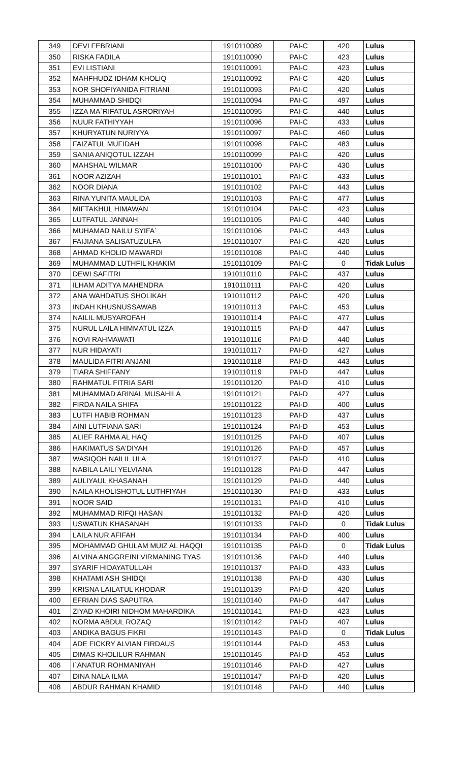| 349 | DEVI FEBRIANI | 1910110089 | PAI-C | 420 | Lulus |
| 350 | RISKA FADILA | 1910110090 | PAI-C | 423 | Lulus |
| 351 | EVI LISTIANI | 1910110091 | PAI-C | 423 | Lulus |
| 352 | MAHFHUDZ IDHAM KHOLIQ | 1910110092 | PAI-C | 420 | Lulus |
| 353 | NOR SHOFIYANIDA FITRIANI | 1910110093 | PAI-C | 420 | Lulus |
| 354 | MUHAMMAD SHIDQI | 1910110094 | PAI-C | 497 | Lulus |
| 355 | IZZA MA`RIFATUL ASRORIYAH | 1910110095 | PAI-C | 440 | Lulus |
| 356 | NUUR FATHIYYAH | 1910110096 | PAI-C | 433 | Lulus |
| 357 | KHURYATUN NURIYYA | 1910110097 | PAI-C | 460 | Lulus |
| 358 | FAIZATUL MUFIDAH | 1910110098 | PAI-C | 483 | Lulus |
| 359 | SANIA ANIQOTUL IZZAH | 1910110099 | PAI-C | 420 | Lulus |
| 360 | MAHSHAL WILMAR | 1910110100 | PAI-C | 430 | Lulus |
| 361 | NOOR AZIZAH | 1910110101 | PAI-C | 433 | Lulus |
| 362 | NOOR DIANA | 1910110102 | PAI-C | 443 | Lulus |
| 363 | RINA YUNITA MAULIDA | 1910110103 | PAI-C | 477 | Lulus |
| 364 | MIFTAKHUL HIMAWAN | 1910110104 | PAI-C | 423 | Lulus |
| 365 | LUTFATUL JANNAH | 1910110105 | PAI-C | 440 | Lulus |
| 366 | MUHAMAD NAILU SYIFA` | 1910110106 | PAI-C | 443 | Lulus |
| 367 | FAIJIANA SALISATUZULFA | 1910110107 | PAI-C | 420 | Lulus |
| 368 | AHMAD KHOLID MAWARDI | 1910110108 | PAI-C | 440 | Lulus |
| 369 | MUHAMMAD LUTHFIL KHAKIM | 1910110109 | PAI-C | 0 | Tidak Lulus |
| 370 | DEWI SAFITRI | 1910110110 | PAI-C | 437 | Lulus |
| 371 | ILHAM ADITYA MAHENDRA | 1910110111 | PAI-C | 420 | Lulus |
| 372 | ANA WAHDATUS SHOLIKAH | 1910110112 | PAI-C | 420 | Lulus |
| 373 | INDAH KHUSNUSSAWAB | 1910110113 | PAI-C | 453 | Lulus |
| 374 | NAILIL MUSYAROFAH | 1910110114 | PAI-C | 477 | Lulus |
| 375 | NURUL LAILA HIMMATUL IZZA | 1910110115 | PAI-D | 447 | Lulus |
| 376 | NOVI RAHMAWATI | 1910110116 | PAI-D | 440 | Lulus |
| 377 | NUR HIDAYATI | 1910110117 | PAI-D | 427 | Lulus |
| 378 | MAULIDA FITRI ANJANI | 1910110118 | PAI-D | 443 | Lulus |
| 379 | TIARA SHIFFANY | 1910110119 | PAI-D | 447 | Lulus |
| 380 | RAHMATUL FITRIA SARI | 1910110120 | PAI-D | 410 | Lulus |
| 381 | MUHAMMAD ARINAL MUSAHILA | 1910110121 | PAI-D | 427 | Lulus |
| 382 | FIRDA NAILA SHIFA | 1910110122 | PAI-D | 400 | Lulus |
| 383 | LUTFI HABIB ROHMAN | 1910110123 | PAI-D | 437 | Lulus |
| 384 | AINI LUTFIANA SARI | 1910110124 | PAI-D | 453 | Lulus |
| 385 | ALIEF RAHMA AL HAQ | 1910110125 | PAI-D | 407 | Lulus |
| 386 | HAKIMATUS SA'DIYAH | 1910110126 | PAI-D | 457 | Lulus |
| 387 | WASIQOH NAILIL ULA | 1910110127 | PAI-D | 410 | Lulus |
| 388 | NABILA LAILI YELVIANA | 1910110128 | PAI-D | 447 | Lulus |
| 389 | AULIYAUL KHASANAH | 1910110129 | PAI-D | 440 | Lulus |
| 390 | NAILA KHOLISHOTUL LUTHFIYAH | 1910110130 | PAI-D | 433 | Lulus |
| 391 | NOOR SAID | 1910110131 | PAI-D | 410 | Lulus |
| 392 | MUHAMMAD RIFQI HASAN | 1910110132 | PAI-D | 420 | Lulus |
| 393 | USWATUN KHASANAH | 1910110133 | PAI-D | 0 | Tidak Lulus |
| 394 | LAILA NUR AFIFAH | 1910110134 | PAI-D | 400 | Lulus |
| 395 | MOHAMMAD GHULAM MUIZ AL HAQQI | 1910110135 | PAI-D | 0 | Tidak Lulus |
| 396 | ALVINA ANGGREINI VIRMANING TYAS | 1910110136 | PAI-D | 440 | Lulus |
| 397 | SYARIF HIDAYATULLAH | 1910110137 | PAI-D | 433 | Lulus |
| 398 | KHATAMI ASH SHIDQI | 1910110138 | PAI-D | 430 | Lulus |
| 399 | KRISNA LAILATUL KHODAR | 1910110139 | PAI-D | 420 | Lulus |
| 400 | EFRIAN DIAS SAPUTRA | 1910110140 | PAI-D | 447 | Lulus |
| 401 | ZIYAD KHOIRI NIDHOM MAHARDIKA | 1910110141 | PAI-D | 423 | Lulus |
| 402 | NORMA ABDUL ROZAQ | 1910110142 | PAI-D | 407 | Lulus |
| 403 | ANDIKA BAGUS FIKRI | 1910110143 | PAI-D | 0 | Tidak Lulus |
| 404 | ADE FICKRY ALVIAN FIRDAUS | 1910110144 | PAI-D | 453 | Lulus |
| 405 | DIMAS KHOLILUR RAHMAN | 1910110145 | PAI-D | 453 | Lulus |
| 406 | I`ANATUR ROHMANIYAH | 1910110146 | PAI-D | 427 | Lulus |
| 407 | DINA NALA ILMA | 1910110147 | PAI-D | 420 | Lulus |
| 408 | ABDUR RAHMAN KHAMID | 1910110148 | PAI-D | 440 | Lulus |